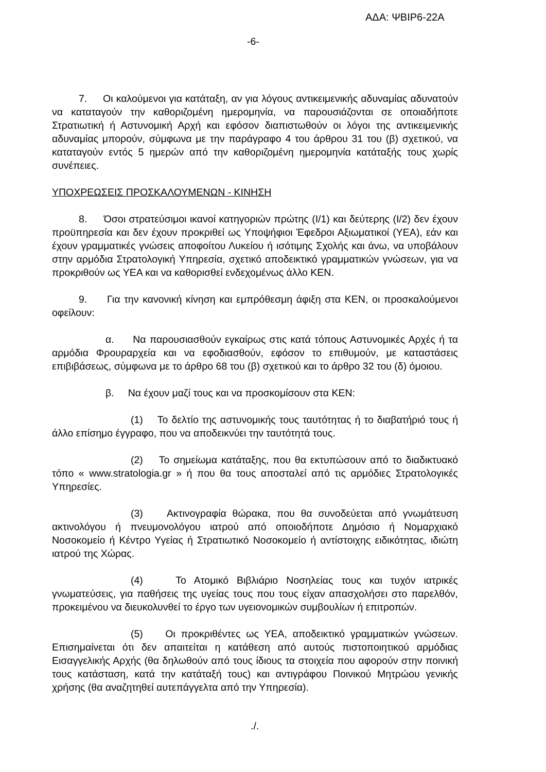ΑΔΑ: ΨΒΙΡ6-22Α
-6-
7. Οι καλούμενοι για κατάταξη, αν για λόγους αντικειμενικής αδυναμίας αδυνατούν να καταταγούν την καθοριζομένη ημερομηνία, να παρουσιάζονται σε οποιαδήποτε Στρατιωτική ή Αστυνομική Αρχή και εφόσον διαπιστωθούν οι λόγοι της αντικειμενικής αδυναμίας μπορούν, σύμφωνα με την παράγραφο 4 του άρθρου 31 του (β) σχετικού, να καταταγούν εντός 5 ημερών από την καθοριζομένη ημερομηνία κατάταξής τους χωρίς συνέπειες.
ΥΠΟΧΡΕΩΣΕΙΣ ΠΡΟΣΚΑΛΟΥΜΕΝΩΝ - ΚΙΝΗΣΗ
8. Όσοι στρατεύσιμοι ικανοί κατηγοριών πρώτης (Ι/1) και δεύτερης (Ι/2) δεν έχουν προϋπηρεσία και δεν έχουν προκριθεί ως Υποψήφιοι Έφεδροι Αξιωματικοί (ΥΕΑ), εάν και έχουν γραμματικές γνώσεις αποφοίτου Λυκείου ή ισότιμης Σχολής και άνω, να υποβάλουν στην αρμόδια Στρατολογική Υπηρεσία, σχετικό αποδεικτικό γραμματικών γνώσεων, για να προκριθούν ως ΥΕΑ και να καθορισθεί ενδεχομένως άλλο ΚΕΝ.
9. Για την κανονική κίνηση και εμπρόθεσμη άφιξη στα ΚΕΝ, οι προσκαλούμενοι οφείλουν:
α. Να παρουσιασθούν εγκαίρως στις κατά τόπους Αστυνομικές Αρχές ή τα αρμόδια Φρουραρχεία και να εφοδιασθούν, εφόσον το επιθυμούν, με καταστάσεις επιβιβάσεως, σύμφωνα με το άρθρο 68 του (β) σχετικού και το άρθρο 32 του (δ) όμοιου.
β. Να έχουν μαζί τους και να προσκομίσουν στα ΚΕΝ:
(1) Το δελτίο της αστυνομικής τους ταυτότητας ή το διαβατήριό τους ή άλλο επίσημο έγγραφο, που να αποδεικνύει την ταυτότητά τους.
(2) Το σημείωμα κατάταξης, που θα εκτυπώσουν από το διαδικτυακό τόπο « www.stratologia.gr » ή που θα τους αποσταλεί από τις αρμόδιες Στρατολογικές Υπηρεσίες.
(3) Ακτινογραφία θώρακα, που θα συνοδεύεται από γνωμάτευση ακτινολόγου ή πνευμονολόγου ιατρού από οποιοδήποτε Δημόσιο ή Νομαρχιακό Νοσοκομείο ή Κέντρο Υγείας ή Στρατιωτικό Νοσοκομείο ή αντίστοιχης ειδικότητας, ιδιώτη ιατρού της Χώρας.
(4) Το Ατομικό Βιβλιάριο Νοσηλείας τους και τυχόν ιατρικές γνωματεύσεις, για παθήσεις της υγείας τους που τους είχαν απασχολήσει στο παρελθόν, προκειμένου να διευκολυνθεί το έργο των υγειονομικών συμβουλίων ή επιτροπών.
(5) Οι προκριθέντες ως ΥΕΑ, αποδεικτικό γραμματικών γνώσεων. Επισημαίνεται ότι δεν απαιτείται η κατάθεση από αυτούς πιστοποιητικού αρμόδιας Εισαγγελικής Αρχής (θα δηλωθούν από τους ίδιους τα στοιχεία που αφορούν στην ποινική τους κατάσταση, κατά την κατάταξή τους) και αντιγράφου Ποινικού Μητρώου γενικής χρήσης (θα αναζητηθεί αυτεπάγγελτα από την Υπηρεσία).
./.